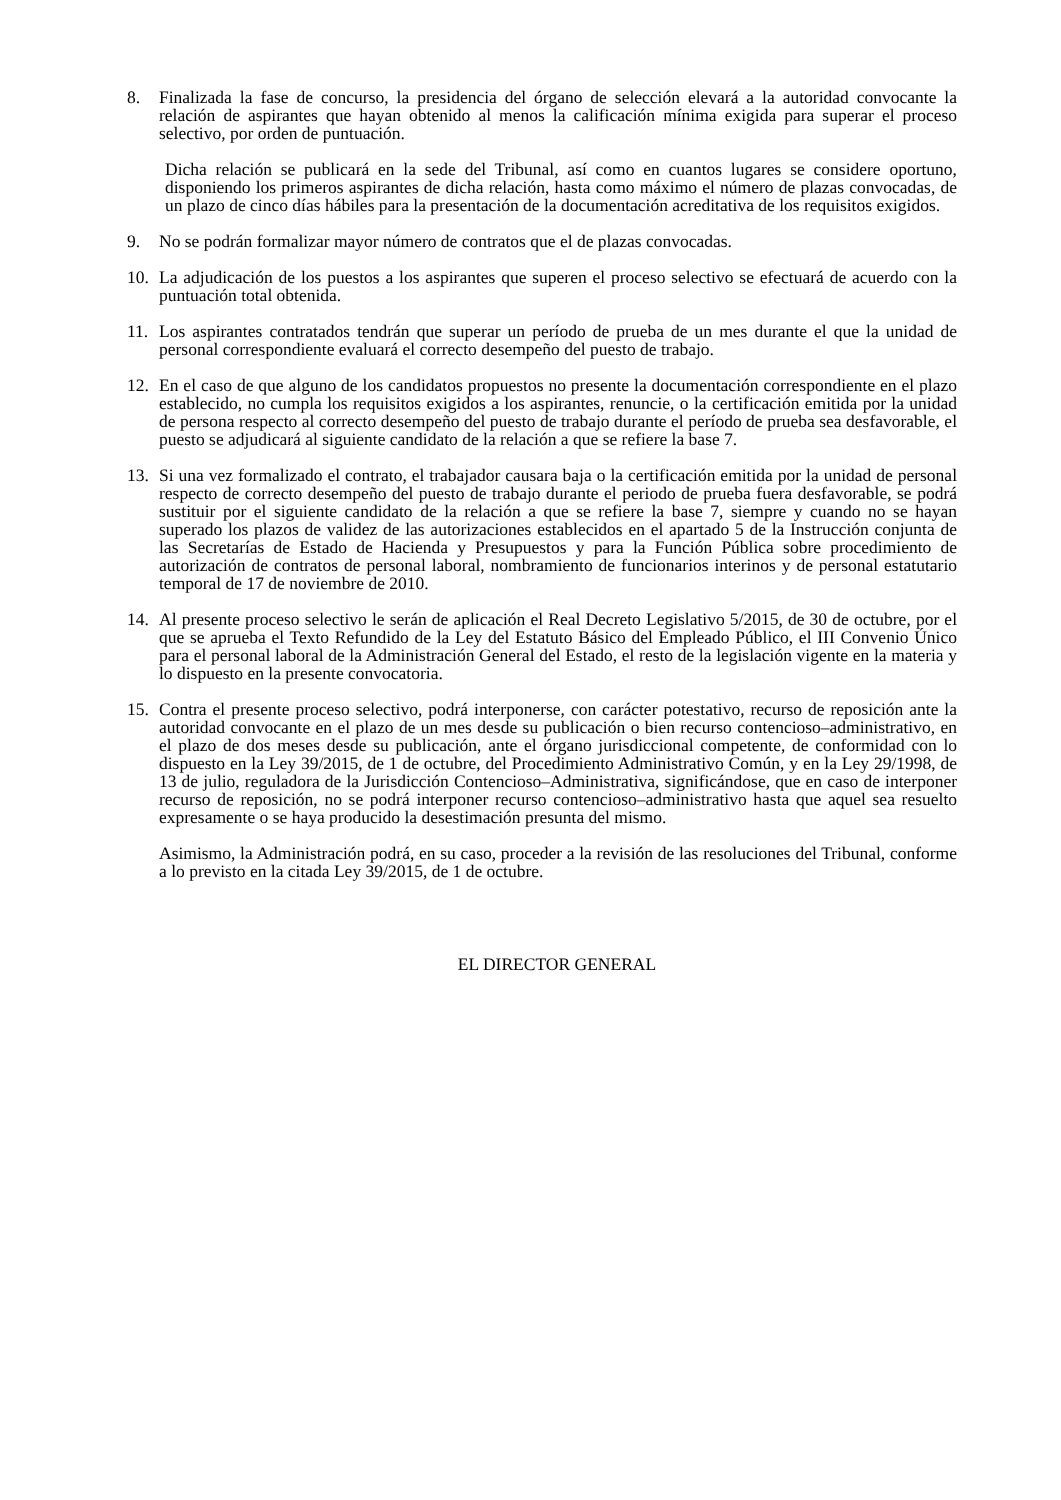8. Finalizada la fase de concurso, la presidencia del órgano de selección elevará a la autoridad convocante la relación de aspirantes que hayan obtenido al menos la calificación mínima exigida para superar el proceso selectivo, por orden de puntuación.
Dicha relación se publicará en la sede del Tribunal, así como en cuantos lugares se considere oportuno, disponiendo los primeros aspirantes de dicha relación, hasta como máximo el número de plazas convocadas, de un plazo de cinco días hábiles para la presentación de la documentación acreditativa de los requisitos exigidos.
9. No se podrán formalizar mayor número de contratos que el de plazas convocadas.
10. La adjudicación de los puestos a los aspirantes que superen el proceso selectivo se efectuará de acuerdo con la puntuación total obtenida.
11. Los aspirantes contratados tendrán que superar un período de prueba de un mes durante el que la unidad de personal correspondiente evaluará el correcto desempeño del puesto de trabajo.
12. En el caso de que alguno de los candidatos propuestos no presente la documentación correspondiente en el plazo establecido, no cumpla los requisitos exigidos a los aspirantes, renuncie, o la certificación emitida por la unidad de persona respecto al correcto desempeño del puesto de trabajo durante el período de prueba sea desfavorable, el puesto se adjudicará al siguiente candidato de la relación a que se refiere la base 7.
13. Si una vez formalizado el contrato, el trabajador causara baja o la certificación emitida por la unidad de personal respecto de correcto desempeño del puesto de trabajo durante el periodo de prueba fuera desfavorable, se podrá sustituir por el siguiente candidato de la relación a que se refiere la base 7, siempre y cuando no se hayan superado los plazos de validez de las autorizaciones establecidos en el apartado 5 de la Instrucción conjunta de las Secretarías de Estado de Hacienda y Presupuestos y para la Función Pública sobre procedimiento de autorización de contratos de personal laboral, nombramiento de funcionarios interinos y de personal estatutario temporal de 17 de noviembre de 2010.
14. Al presente proceso selectivo le serán de aplicación el Real Decreto Legislativo 5/2015, de 30 de octubre, por el que se aprueba el Texto Refundido de la Ley del Estatuto Básico del Empleado Público, el III Convenio Único para el personal laboral de la Administración General del Estado, el resto de la legislación vigente en la materia y lo dispuesto en la presente convocatoria.
15. Contra el presente proceso selectivo, podrá interponerse, con carácter potestativo, recurso de reposición ante la autoridad convocante en el plazo de un mes desde su publicación o bien recurso contencioso–administrativo, en el plazo de dos meses desde su publicación, ante el órgano jurisdiccional competente, de conformidad con lo dispuesto en la Ley 39/2015, de 1 de octubre, del Procedimiento Administrativo Común, y en la Ley 29/1998, de 13 de julio, reguladora de la Jurisdicción Contencioso–Administrativa, significándose, que en caso de interponer recurso de reposición, no se podrá interponer recurso contencioso–administrativo hasta que aquel sea resuelto expresamente o se haya producido la desestimación presunta del mismo.
Asimismo, la Administración podrá, en su caso, proceder a la revisión de las resoluciones del Tribunal, conforme a lo previsto en la citada Ley 39/2015, de 1 de octubre.
EL DIRECTOR GENERAL